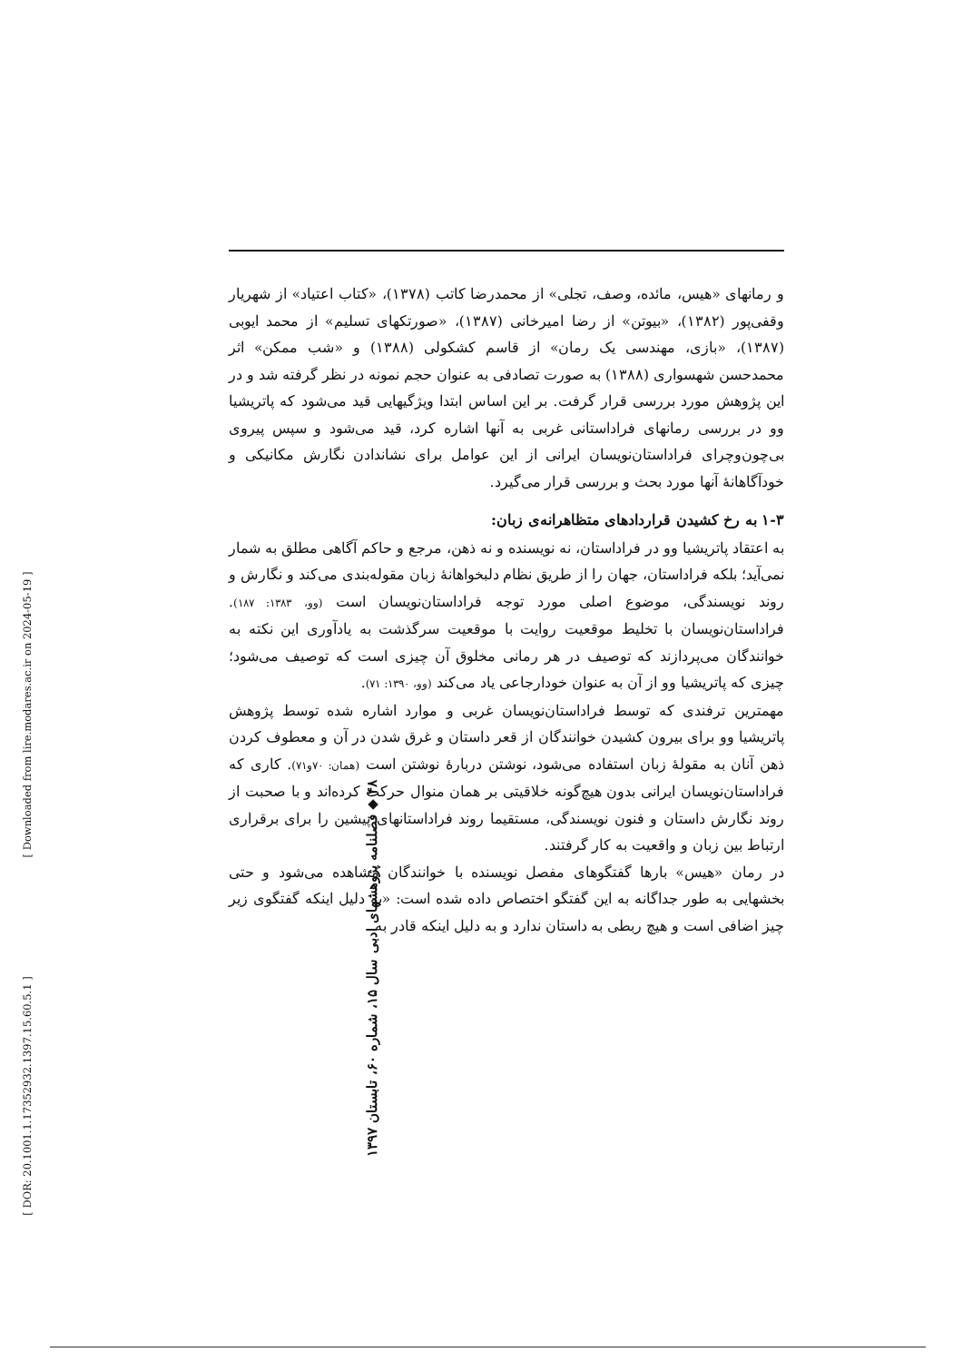و رمانهای «هیس، مائده، وصف، تجلی» از محمدرضا کاتب (۱۳۷۸)، «کتاب اعتیاد» از شهریار وقفی‌پور (۱۳۸۲)، «بیوتن» از رضا امیرخانی (۱۳۸۷)، «صورتکهای تسلیم» از محمد ایوبی (۱۳۸۷)، «بازی، مهندسی یک رمان» از قاسم کشکولی (۱۳۸۸) و «شب ممکن» اثر محمدحسن شهسواری (۱۳۸۸) به صورت تصادفی به عنوان حجم نمونه در نظر گرفته شد و در این پژوهش مورد بررسی قرار گرفت. بر این اساس ابتدا ویژگیهایی قید می‌شود که پاتریشیا وو در بررسی رمانهای فراداستانی غربی به آنها اشاره کرد، قید می‌شود و سپس پیروی بی‌چون‌وچرای فراداستان‌نویسان ایرانی از این عوامل برای نشاندادن نگارش مکانیکی و خودآگاهانهٔ آنها مورد بحث و بررسی قرار می‌گیرد.
۱-۳ به رخ کشیدن قراردادهای متظاهرانه‌ی زبان:
به اعتقاد پاتریشیا وو در فراداستان، نه نویسنده و نه ذهن، مرجع و حاکم آگاهی مطلق به شمار نمی‌آید؛ بلکه فراداستان، جهان را از طریق نظام دلبخواهانهٔ زبان مقوله‌بندی می‌کند و نگارش و روند نویسندگی، موضوع اصلی مورد توجه فراداستان‌نویسان است (وو، ۱۳۸۳: ۱۸۷). فراداستان‌نویسان با تخلیط موقعیت روایت با موقعیت سرگذشت به یادآوری این نکته به خوانندگان می‌پردازند که توصیف در هر رمانی مخلوق آن چیزی است که توصیف می‌شود؛ چیزی که پاتریشیا وو از آن به عنوان خودارجاعی یاد می‌کند (وو، ۱۳۹۰: ۷۱).
مهمترین ترفندی که توسط فراداستان‌نویسان غربی و موارد اشاره شده توسط پژوهش پاتریشیا وو برای بیرون کشیدن خوانندگان از قعر داستان و غرق شدن در آن و معطوف کردن ذهن آنان به مقولهٔ زبان استفاده می‌شود، نوشتن دربارهٔ نوشتن است (همان: ۷۰و۷۱). کاری که فراداستان‌نویسان ایرانی بدون هیچ‌گونه خلاقیتی بر همان منوال حرکت کرده‌اند و با صحبت از روند نگارش داستان و فنون نویسندگی، مستقیما روند فراداستانهای پیشین را برای برقراری ارتباط بین زبان و واقعیت به کار گرفتند.
در رمان «هیس» بارها گفتگوهای مفصل نویسنده با خوانندگان مشاهده می‌شود و حتی بخشهایی به طور جداگانه به این گفتگو اختصاص داده شده است: «به دلیل اینکه گفتگوی زیر چیز اضافی است و هیچ ربطی به داستان ندارد و به دلیل اینکه قادر به
۴۸ ◆ فصلنامه پژوهشهای ادبی سال ۱۵، شماره ۶۰، تابستان ۱۳۹۷
[ Downloaded from lire.modares.ac.ir on 2024-05-19 ]
[ DOR: 20.1001.1.17352932.1397.15.60.5.1 ]